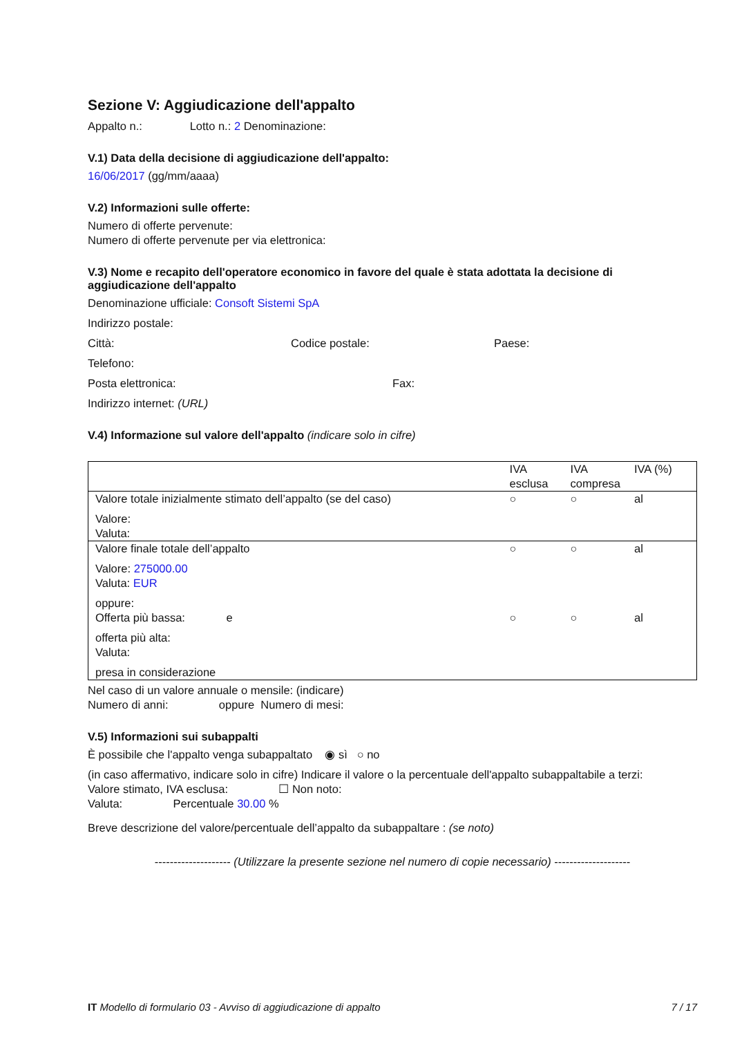Sezione V: Aggiudicazione dell'appalto
Appalto n.: Lotto n.: 2 Denominazione:
V.1) Data della decisione di aggiudicazione dell'appalto:
16/06/2017 (gg/mm/aaaa)
V.2) Informazioni sulle offerte:
Numero di offerte pervenute:
Numero di offerte pervenute per via elettronica:
V.3) Nome e recapito dell'operatore economico in favore del quale è stata adottata la decisione di aggiudicazione dell'appalto
Denominazione ufficiale: Consoft Sistemi SpA
Indirizzo postale:
Città: Codice postale: Paese:
Telefono:
Posta elettronica: Fax:
Indirizzo internet: (URL)
V.4) Informazione sul valore dell'appalto (indicare solo in cifre)
| | IVA esclusa | IVA compresa | IVA (%) |
| Valore totale inizialmente stimato dell’appalto (se del caso) Valore: Valuta: | ○ | ○ | al |
| Valore finale totale dell’appalto Valore: 275000.00 Valuta: EUR oppure: | ○ | ○ | al |
| Offerta più bassa: e offerta più alta: Valuta: presa in considerazione | ○ | ○ | al |
Nel caso di un valore annuale o mensile: (indicare)
Numero di anni: oppure Numero di mesi:
V.5) Informazioni sui subappalti
È possibile che l'appalto venga subappaltato ◉ sì ○ no
(in caso affermativo, indicare solo in cifre) Indicare il valore o la percentuale dell'appalto subappaltabile a terzi:
Valore stimato, IVA esclusa: ☐ Non noto:
Valuta: Percentuale 30.00 %
Breve descrizione del valore/percentuale dell’appalto da subappaltare : (se noto)
-------------------- (Utilizzare la presente sezione nel numero di copie necessario) --------------------
IT Modello di formulario 03 - Avviso di aggiudicazione di appalto 7 / 17